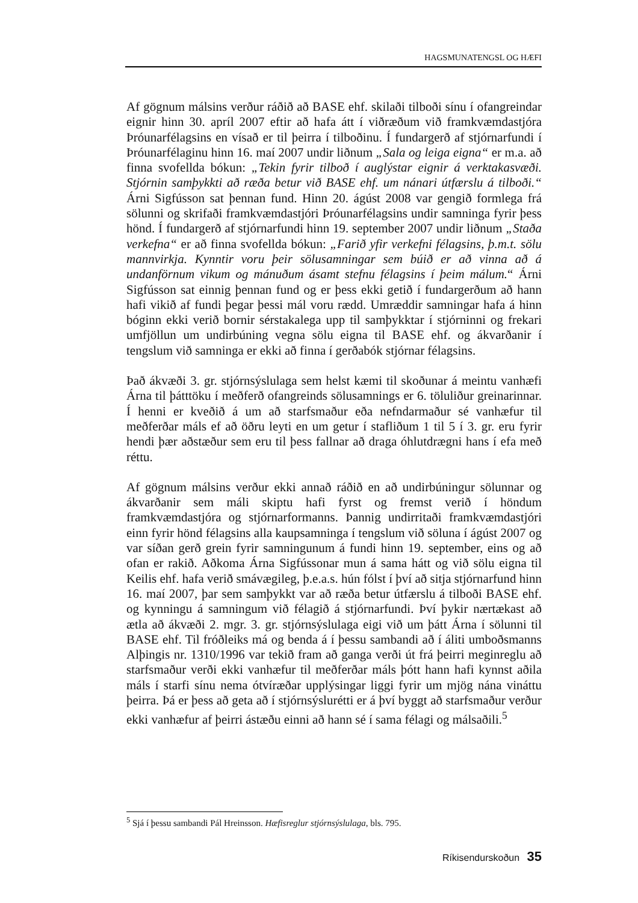HAGSMUNATENGSL OG HÆFI
Af gögnum málsins verður ráðið að BASE ehf. skilaði tilboði sínu í ofangreindar eignir hinn 30. apríl 2007 eftir að hafa átt í viðræðum við framkvæmdastjóra Þróunarfélagsins en vísað er til þeirra í tilboðinu. Í fundargerð af stjórnarfundi í Þróunarfélaginu hinn 16. maí 2007 undir liðnum „Sala og leiga eigna“ er m.a. að finna svofellda bókun: „Tekin fyrir tilboð í auglýstar eignir á verktakasvæði. Stjórnin samþykkti að ræða betur við BASE ehf. um nánari útfærslu á tilboði.“ Árni Sigfússon sat þennan fund. Hinn 20. ágúst 2008 var gengið formlega frá sölunni og skrifaði framkvæmdastjóri Þróunarfélagsins undir samninga fyrir þess hönd. Í fundargerð af stjórnarfundi hinn 19. september 2007 undir liðnum „Staða verkefna“ er að finna svofellda bókun: „Farið yfir verkefni félagsins, þ.m.t. sölu mannvirkja. Kynntir voru þeir sölusamningar sem búið er að vinna að á undanförnum vikum og mánuðum ásamt stefnu félagsins í þeim málum.“ Árni Sigfússon sat einnig þennan fund og er þess ekki getið í fundargerðum að hann hafi vikið af fundi þegar þessi mál voru rædd. Umræddir samningar hafa á hinn bóginn ekki verið bornir sérstakalega upp til samþykktar í stjórninni og frekari umfjöllun um undirbúning vegna sölu eigna til BASE ehf. og ákvarðanir í tengslum við samninga er ekki að finna í gerðabók stjórnar félagsins.
Það ákvæði 3. gr. stjórnsýslulaga sem helst kæmi til skoðunar á meintu vanhæfi Árna til þátttöku í meðferð ofangreinds sölusamnings er 6. töluliður greinarinnar. Í henni er kveðið á um að starfsmaður eða nefndarmaður sé vanhæfur til meðferðar máls ef að öðru leyti en um getur í stafliðum 1 til 5 í 3. gr. eru fyrir hendi þær aðstæður sem eru til þess fallnar að draga óhlutdrægni hans í efa með réttu.
Af gögnum málsins verður ekki annað ráðið en að undirbúningur sölunnar og ákvarðanir sem máli skiptu hafi fyrst og fremst verið í höndum framkvæmdastjóra og stjórnarformanns. Þannig undirritaði framkvæmdastjóri einn fyrir hönd félagsins alla kaupsamninga í tengslum við söluna í ágúst 2007 og var síðan gerð grein fyrir samningunum á fundi hinn 19. september, eins og að ofan er rakið. Aðkoma Árna Sigfússonar mun á sama hátt og við sölu eigna til Keilis ehf. hafa verið smávægileg, þ.e.a.s. hún fólst í því að sitja stjórnarfund hinn 16. maí 2007, þar sem samþykkt var að ræða betur útfærslu á tilboði BASE ehf. og kynningu á samningum við félagið á stjórnarfundi. Því þykir nærtækast að ætla að ákvæði 2. mgr. 3. gr. stjórnsýslulaga eigi við um þátt Árna í sölunni til BASE ehf. Til fróðleiks má og benda á í þessu sambandi að í áliti umboðsmanns Alþingis nr. 1310/1996 var tekið fram að ganga verði út frá þeirri meginreglu að starfsmaður verði ekki vanhæfur til meðferðar máls þótt hann hafi kynnst aðila máls í starfi sínu nema ótvíræðar upplýsingar liggi fyrir um mjög nána vináttu þeirra. Þá er þess að geta að í stjórnsýslurétti er á því byggt að starfsmaður verður ekki vanhæfur af þeirri ástæðu einni að hann sé í sama félagi og málsaðili.<sup>5</sup>
<sup>5</sup> Sjá í þessu sambandi Pál Hreinsson. Hæfisreglur stjórnsýslulaga, bls. 795.
Ríkisendurskoðun 35